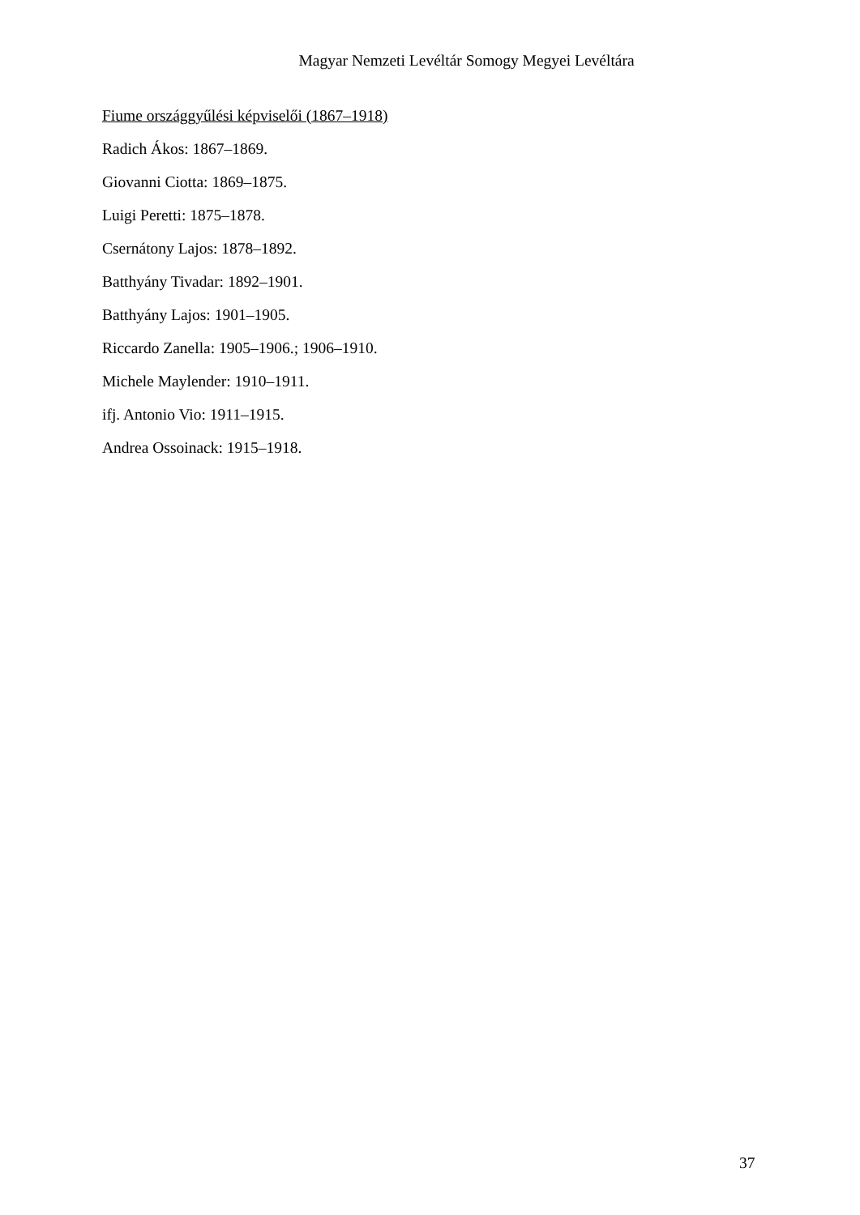Magyar Nemzeti Levéltár Somogy Megyei Levéltára
Fiume országgyűlési képviselői (1867–1918)
Radich Ákos: 1867–1869.
Giovanni Ciotta: 1869–1875.
Luigi Peretti: 1875–1878.
Csernátony Lajos: 1878–1892.
Batthyány Tivadar: 1892–1901.
Batthyány Lajos: 1901–1905.
Riccardo Zanella: 1905–1906.; 1906–1910.
Michele Maylender: 1910–1911.
ifj. Antonio Vio: 1911–1915.
Andrea Ossoinack: 1915–1918.
37